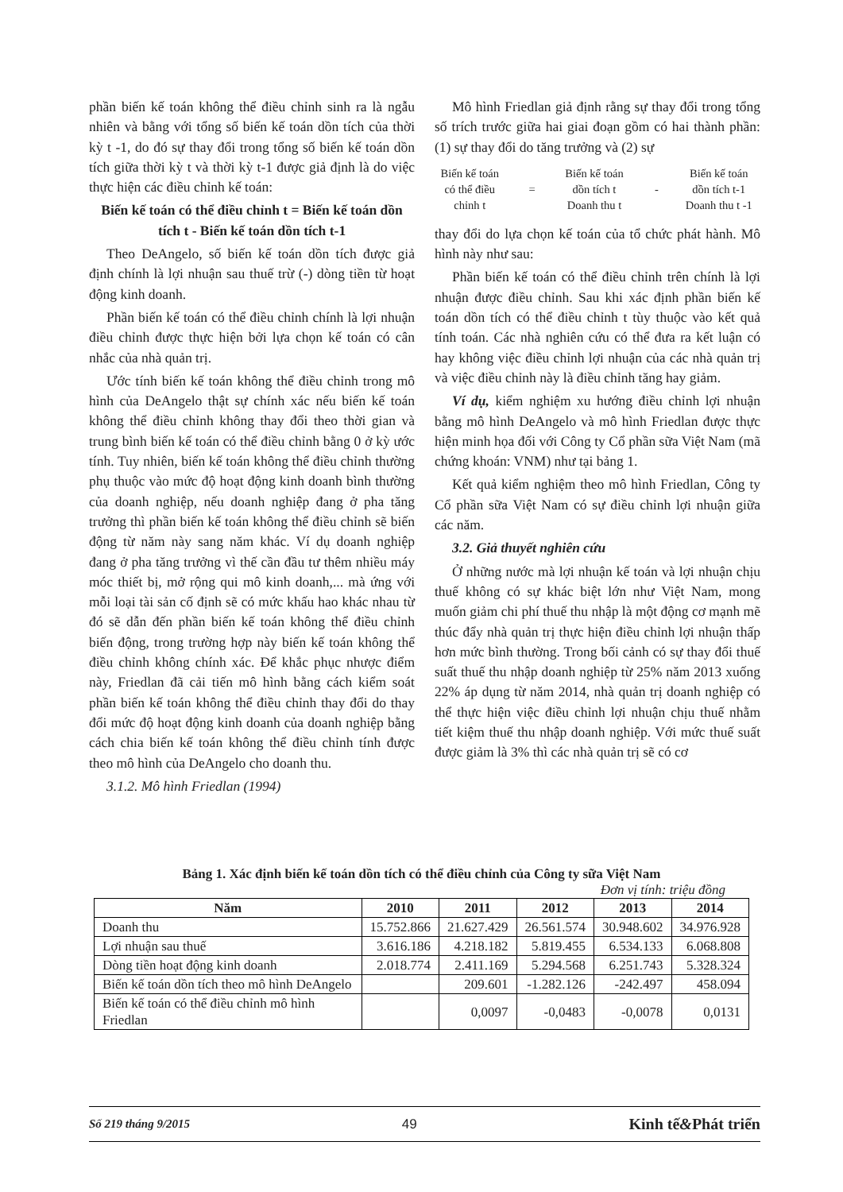phần biến kế toán không thể điều chỉnh sinh ra là ngẫu nhiên và bằng với tổng số biến kế toán dồn tích của thời kỳ t -1, do đó sự thay đổi trong tổng số biến kế toán dồn tích giữa thời kỳ t và thời kỳ t-1 được giả định là do việc thực hiện các điều chỉnh kế toán:
Biến kế toán có thể điều chỉnh t = Biến kế toán dồn tích t - Biến kế toán dồn tích t-1
Theo DeAngelo, số biến kế toán dồn tích được giả định chính là lợi nhuận sau thuế trừ (-) dòng tiền từ hoạt động kinh doanh.
Phần biến kế toán có thể điều chỉnh chính là lợi nhuận điều chỉnh được thực hiện bởi lựa chọn kế toán có cân nhắc của nhà quản trị.
Ước tính biến kế toán không thể điều chỉnh trong mô hình của DeAngelo thật sự chính xác nếu biến kế toán không thể điều chỉnh không thay đổi theo thời gian và trung bình biến kế toán có thể điều chỉnh bằng 0 ở kỳ ước tính. Tuy nhiên, biến kế toán không thể điều chỉnh thường phụ thuộc vào mức độ hoạt động kinh doanh bình thường của doanh nghiệp, nếu doanh nghiệp đang ở pha tăng trưởng thì phần biến kế toán không thể điều chỉnh sẽ biến động từ năm này sang năm khác. Ví dụ doanh nghiệp đang ở pha tăng trưởng vì thế cần đầu tư thêm nhiều máy móc thiết bị, mở rộng qui mô kinh doanh,... mà ứng với mỗi loại tài sản cố định sẽ có mức khấu hao khác nhau từ đó sẽ dẫn đến phần biến kế toán không thể điều chỉnh biến động, trong trường hợp này biến kế toán không thể điều chỉnh không chính xác. Để khắc phục nhược điểm này, Friedlan đã cải tiến mô hình bằng cách kiểm soát phần biến kế toán không thể điều chỉnh thay đổi do thay đổi mức độ hoạt động kinh doanh của doanh nghiệp bằng cách chia biến kế toán không thể điều chỉnh tính được theo mô hình của DeAngelo cho doanh thu.
3.1.2. Mô hình Friedlan (1994)
Mô hình Friedlan giả định rằng sự thay đổi trong tổng số trích trước giữa hai giai đoạn gồm có hai thành phần: (1) sự thay đổi do tăng trưởng và (2) sự
Biến kế toán
có thể điều
chỉnh t
=
Biến kế toán
dồn tích t
Doanh thu t
-
Biến kế toán
dồn tích t-1
Doanh thu t -1
thay đổi do lựa chọn kế toán của tổ chức phát hành. Mô hình này như sau:
Phần biến kế toán có thể điều chỉnh trên chính là lợi nhuận được điều chỉnh. Sau khi xác định phần biến kế toán dồn tích có thể điều chỉnh t tùy thuộc vào kết quả tính toán. Các nhà nghiên cứu có thể đưa ra kết luận có hay không việc điều chỉnh lợi nhuận của các nhà quản trị và việc điều chỉnh này là điều chỉnh tăng hay giảm.
Ví dụ, kiểm nghiệm xu hướng điều chỉnh lợi nhuận bằng mô hình DeAngelo và mô hình Friedlan được thực hiện minh họa đối với Công ty Cổ phần sữa Việt Nam (mã chứng khoán: VNM) như tại bảng 1.
Kết quả kiểm nghiệm theo mô hình Friedlan, Công ty Cổ phần sữa Việt Nam có sự điều chỉnh lợi nhuận giữa các năm.
3.2. Giả thuyết nghiên cứu
Ở những nước mà lợi nhuận kế toán và lợi nhuận chịu thuế không có sự khác biệt lớn như Việt Nam, mong muốn giảm chi phí thuế thu nhập là một động cơ mạnh mẽ thúc đẩy nhà quản trị thực hiện điều chỉnh lợi nhuận thấp hơn mức bình thường. Trong bối cảnh có sự thay đổi thuế suất thuế thu nhập doanh nghiệp từ 25% năm 2013 xuống 22% áp dụng từ năm 2014, nhà quản trị doanh nghiệp có thể thực hiện việc điều chỉnh lợi nhuận chịu thuế nhằm tiết kiệm thuế thu nhập doanh nghiệp. Với mức thuế suất được giảm là 3% thì các nhà quản trị sẽ có cơ
Bảng 1. Xác định biến kế toán dồn tích có thể điều chỉnh của Công ty sữa Việt Nam
Đơn vị tính: triệu đồng
| Năm | 2010 | 2011 | 2012 | 2013 | 2014 |
| --- | --- | --- | --- | --- | --- |
| Doanh thu | 15.752.866 | 21.627.429 | 26.561.574 | 30.948.602 | 34.976.928 |
| Lợi nhuận sau thuế | 3.616.186 | 4.218.182 | 5.819.455 | 6.534.133 | 6.068.808 |
| Dòng tiền hoạt động kinh doanh | 2.018.774 | 2.411.169 | 5.294.568 | 6.251.743 | 5.328.324 |
| Biến kế toán dồn tích theo mô hình DeAngelo | | 209.601 | -1.282.126 | -242.497 | 458.094 |
| Biến kế toán có thể điều chỉnh mô hình Friedlan | | 0,0097 | -0,0483 | -0,0078 | 0,0131 |
Số 219 tháng 9/2015 49 Kinh tế&Phát triển